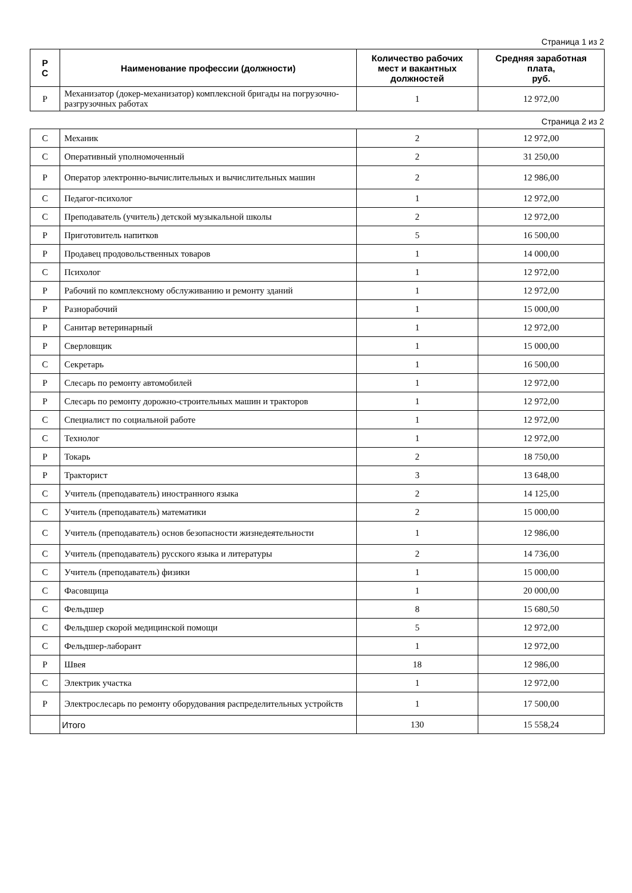Страница 1 из 2
| Р С | Наименование профессии (должности) | Количество рабочих мест и вакантных должностей | Средняя заработная плата, руб. |
| --- | --- | --- | --- |
| Р | Механизатор (докер-механизатор) комплексной бригады на погрузочно-разгрузочных работах | 1 | 12 972,00 |
Страница 2 из 2
| С | Механик | 2 | 12 972,00 |
| С | Оперативный уполномоченный | 2 | 31 250,00 |
| Р | Оператор электронно-вычислительных и вычислительных машин | 2 | 12 986,00 |
| С | Педагог-психолог | 1 | 12 972,00 |
| С | Преподаватель (учитель) детской музыкальной школы | 2 | 12 972,00 |
| Р | Приготовитель напитков | 5 | 16 500,00 |
| Р | Продавец продовольственных товаров | 1 | 14 000,00 |
| С | Психолог | 1 | 12 972,00 |
| Р | Рабочий по комплексному обслуживанию и ремонту зданий | 1 | 12 972,00 |
| Р | Разнорабочий | 1 | 15 000,00 |
| Р | Санитар ветеринарный | 1 | 12 972,00 |
| Р | Сверловщик | 1 | 15 000,00 |
| С | Секретарь | 1 | 16 500,00 |
| Р | Слесарь по ремонту автомобилей | 1 | 12 972,00 |
| Р | Слесарь по ремонту дорожно-строительных машин и тракторов | 1 | 12 972,00 |
| С | Специалист по социальной работе | 1 | 12 972,00 |
| С | Технолог | 1 | 12 972,00 |
| Р | Токарь | 2 | 18 750,00 |
| Р | Тракторист | 3 | 13 648,00 |
| С | Учитель (преподаватель) иностранного языка | 2 | 14 125,00 |
| С | Учитель (преподаватель) математики | 2 | 15 000,00 |
| С | Учитель (преподаватель) основ безопасности жизнедеятельности | 1 | 12 986,00 |
| С | Учитель (преподаватель) русского языка и литературы | 2 | 14 736,00 |
| С | Учитель (преподаватель) физики | 1 | 15 000,00 |
| С | Фасовщица | 1 | 20 000,00 |
| С | Фельдшер | 8 | 15 680,50 |
| С | Фельдшер скорой медицинской помощи | 5 | 12 972,00 |
| С | Фельдшер-лаборант | 1 | 12 972,00 |
| Р | Швея | 18 | 12 986,00 |
| С | Электрик участка | 1 | 12 972,00 |
| Р | Электрослесарь по ремонту оборудования распределительных устройств | 1 | 17 500,00 |
| | Итого | 130 | 15 558,24 |